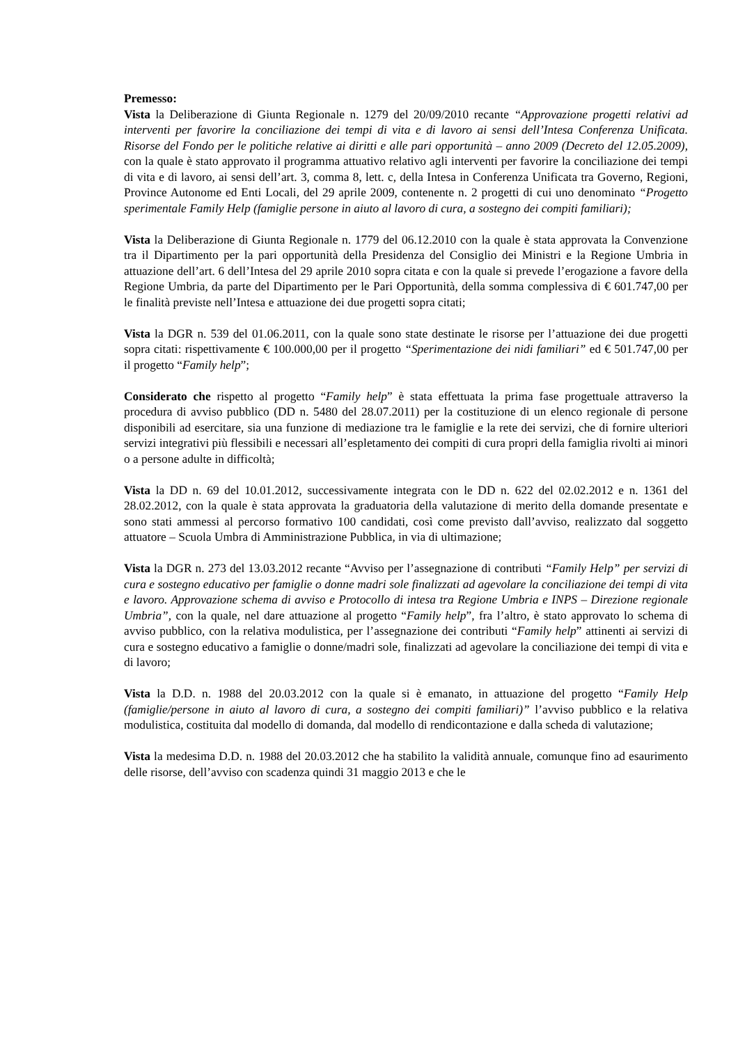Premesso:
Vista la Deliberazione di Giunta Regionale n. 1279 del 20/09/2010 recante “Approvazione progetti relativi ad interventi per favorire la conciliazione dei tempi di vita e di lavoro ai sensi dell’Intesa Conferenza Unificata. Risorse del Fondo per le politiche relative ai diritti e alle pari opportunità – anno 2009 (Decreto del 12.05.2009), con la quale è stato approvato il programma attuativo relativo agli interventi per favorire la conciliazione dei tempi di vita e di lavoro, ai sensi dell’art. 3, comma 8, lett. c, della Intesa in Conferenza Unificata tra Governo, Regioni, Province Autonome ed Enti Locali, del 29 aprile 2009, contenente n. 2 progetti di cui uno denominato “Progetto sperimentale Family Help (famiglie persone in aiuto al lavoro di cura, a sostegno dei compiti familiari);
Vista la Deliberazione di Giunta Regionale n. 1779 del 06.12.2010 con la quale è stata approvata la Convenzione tra il Dipartimento per la pari opportunità della Presidenza del Consiglio dei Ministri e la Regione Umbria in attuazione dell’art. 6 dell’Intesa del 29 aprile 2010 sopra citata e con la quale si prevede l’erogazione a favore della Regione Umbria, da parte del Dipartimento per le Pari Opportunità, della somma complessiva di € 601.747,00 per le finalità previste nell’Intesa e attuazione dei due progetti sopra citati;
Vista la DGR n. 539 del 01.06.2011, con la quale sono state destinate le risorse per l’attuazione dei due progetti sopra citati: rispettivamente € 100.000,00 per il progetto “Sperimentazione dei nidi familiari” ed € 501.747,00 per il progetto “Family help”;
Considerato che rispetto al progetto “Family help” è stata effettuata la prima fase progettuale attraverso la procedura di avviso pubblico (DD n. 5480 del 28.07.2011) per la costituzione di un elenco regionale di persone disponibili ad esercitare, sia una funzione di mediazione tra le famiglie e la rete dei servizi, che di fornire ulteriori servizi integrativi più flessibili e necessari all’espletamento dei compiti di cura propri della famiglia rivolti ai minori o a persone adulte in difficoltà;
Vista la DD n. 69 del 10.01.2012, successivamente integrata con le DD n. 622 del 02.02.2012 e n. 1361 del 28.02.2012, con la quale è stata approvata la graduatoria della valutazione di merito della domande presentate e sono stati ammessi al percorso formativo 100 candidati, così come previsto dall’avviso, realizzato dal soggetto attuatore – Scuola Umbra di Amministrazione Pubblica, in via di ultimazione;
Vista la DGR n. 273 del 13.03.2012 recante “Avviso per l’assegnazione di contributi “Family Help” per servizi di cura e sostegno educativo per famiglie o donne madri sole finalizzati ad agevolare la conciliazione dei tempi di vita e lavoro. Approvazione schema di avviso e Protocollo di intesa tra Regione Umbria e INPS – Direzione regionale Umbria”, con la quale, nel dare attuazione al progetto “Family help”, fra l’altro, è stato approvato lo schema di avviso pubblico, con la relativa modulistica, per l’assegnazione dei contributi “Family help” attinenti ai servizi di cura e sostegno educativo a famiglie o donne/madri sole, finalizzati ad agevolare la conciliazione dei tempi di vita e di lavoro;
Vista la D.D. n. 1988 del 20.03.2012 con la quale si è emanato, in attuazione del progetto “Family Help (famiglie/persone in aiuto al lavoro di cura, a sostegno dei compiti familiari)” l’avviso pubblico e la relativa modulistica, costituita dal modello di domanda, dal modello di rendicontazione e dalla scheda di valutazione;
Vista la medesima D.D. n. 1988 del 20.03.2012 che ha stabilito la validità annuale, comunque fino ad esaurimento delle risorse, dell’avviso con scadenza quindi 31 maggio 2013 e che le